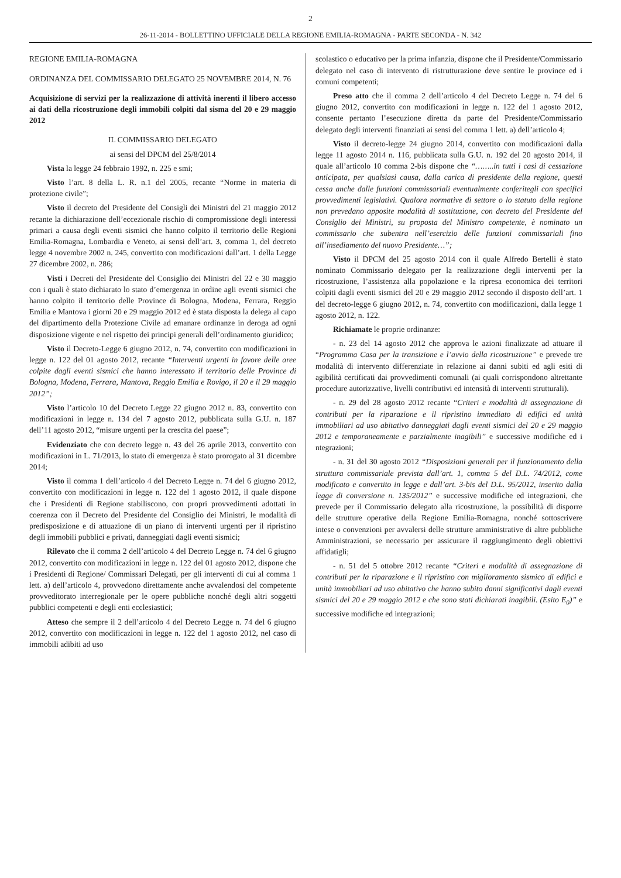2
26-11-2014 - BOLLETTINO UFFICIALE DELLA REGIONE EMILIA-ROMAGNA - PARTE SECONDA - N. 342
REGIONE EMILIA-ROMAGNA
ORDINANZA DEL COMMISSARIO DELEGATO 25 NOVEMBRE 2014, N. 76
Acquisizione di servizi per la realizzazione di attività inerenti il libero accesso ai dati della ricostruzione degli immobili colpiti dal sisma del 20 e 29 maggio 2012
IL COMMISSARIO DELEGATO
ai sensi del DPCM del 25/8/2014
Vista la legge 24 febbraio 1992, n. 225 e smi;
Visto l’art. 8 della L. R. n.1 del 2005, recante “Norme in materia di protezione civile”;
Visto il decreto del Presidente del Consigli dei Ministri del 21 maggio 2012 recante la dichiarazione dell’eccezionale rischio di compromissione degli interessi primari a causa degli eventi sismici che hanno colpito il territorio delle Regioni Emilia-Romagna, Lombardia e Veneto, ai sensi dell’art. 3, comma 1, del decreto legge 4 novembre 2002 n. 245, convertito con modificazioni dall’art. 1 della Legge 27 dicembre 2002, n. 286;
Visti i Decreti del Presidente del Consiglio dei Ministri del 22 e 30 maggio con i quali è stato dichiarato lo stato d’emergenza in ordine agli eventi sismici che hanno colpito il territorio delle Province di Bologna, Modena, Ferrara, Reggio Emilia e Mantova i giorni 20 e 29 maggio 2012 ed è stata disposta la delega al capo del dipartimento della Protezione Civile ad emanare ordinanze in deroga ad ogni disposizione vigente e nel rispetto dei principi generali dell’ordinamento giuridico;
Visto il Decreto-Legge 6 giugno 2012, n. 74, convertito con modificazioni in legge n. 122 del 01 agosto 2012, recante “Interventi urgenti in favore delle aree colpite dagli eventi sismici che hanno interessato il territorio delle Province di Bologna, Modena, Ferrara, Mantova, Reggio Emilia e Rovigo, il 20 e il 29 maggio 2012”;
Visto l’articolo 10 del Decreto Legge 22 giugno 2012 n. 83, convertito con modificazioni in legge n. 134 del 7 agosto 2012, pubblicata sulla G.U. n. 187 dell’11 agosto 2012, “misure urgenti per la crescita del paese”;
Evidenziato che con decreto legge n. 43 del 26 aprile 2013, convertito con modificazioni in L. 71/2013, lo stato di emergenza è stato prorogato al 31 dicembre 2014;
Visto il comma 1 dell’articolo 4 del Decreto Legge n. 74 del 6 giugno 2012, convertito con modificazioni in legge n. 122 del 1 agosto 2012, il quale dispone che i Presidenti di Regione stabiliscono, con propri provvedimenti adottati in coerenza con il Decreto del Presidente del Consiglio dei Ministri, le modalità di predisposizione e di attuazione di un piano di interventi urgenti per il ripristino degli immobili pubblici e privati, danneggiati dagli eventi sismici;
Rilevato che il comma 2 dell’articolo 4 del Decreto Legge n. 74 del 6 giugno 2012, convertito con modificazioni in legge n. 122 del 01 agosto 2012, dispone che i Presidenti di Regione/ Commissari Delegati, per gli interventi di cui al comma 1 lett. a) dell’articolo 4, provvedono direttamente anche avvalendosi del competente provveditorato interregionale per le opere pubbliche nonché degli altri soggetti pubblici competenti e degli enti ecclesiastici;
Atteso che sempre il 2 dell’articolo 4 del Decreto Legge n. 74 del 6 giugno 2012, convertito con modificazioni in legge n. 122 del 1 agosto 2012, nel caso di immobili adibiti ad uso
scolastico o educativo per la prima infanzia, dispone che il Presidente/Commissario delegato nel caso di intervento di ristrutturazione deve sentire le province ed i comuni competenti;
Preso atto che il comma 2 dell’articolo 4 del Decreto Legge n. 74 del 6 giugno 2012, convertito con modificazioni in legge n. 122 del 1 agosto 2012, consente pertanto l’esecuzione diretta da parte del Presidente/Commissario delegato degli interventi finanziati ai sensi del comma 1 lett. a) dell’articolo 4;
Visto il decreto-legge 24 giugno 2014, convertito con modificazioni dalla legge 11 agosto 2014 n. 116, pubblicata sulla G.U. n. 192 del 20 agosto 2014, il quale all’articolo 10 comma 2-bis dispone che “……..in tutti i casi di cessazione anticipata, per qualsiasi causa, dalla carica di presidente della regione, questi cessa anche dalle funzioni commissariali eventualmente conferitegli con specifici provvedimenti legislativi. Qualora normative di settore o lo statuto della regione non prevedano apposite modalità di sostituzione, con decreto del Presidente del Consiglio dei Ministri, su proposta del Ministro competente, è nominato un commissario che subentra nell’esercizio delle funzioni commissariali fino all’insediamento del nuovo Presidente…”;
Visto il DPCM del 25 agosto 2014 con il quale Alfredo Bertelli è stato nominato Commissario delegato per la realizzazione degli interventi per la ricostruzione, l’assistenza alla popolazione e la ripresa economica dei territori colpiti dagli eventi sismici del 20 e 29 maggio 2012 secondo il disposto dell’art. 1 del decreto-legge 6 giugno 2012, n. 74, convertito con modificazioni, dalla legge 1 agosto 2012, n. 122.
Richiamate le proprie ordinanze:
- n. 23 del 14 agosto 2012 che approva le azioni finalizzate ad attuare il “Programma Casa per la transizione e l’avvio della ricostruzione” e prevede tre modalità di intervento differenziate in relazione ai danni subiti ed agli esiti di agibilità certificati dai provvedimenti comunali (ai quali corrispondono altrettante procedure autorizzative, livelli contributivi ed intensità di interventi strutturali).
- n. 29 del 28 agosto 2012 recante “Criteri e modalità di assegnazione di contributi per la riparazione e il ripristino immediato di edifici ed unità immobiliari ad uso abitativo danneggiati dagli eventi sismici del 20 e 29 maggio 2012 e temporaneamente e parzialmente inagibili” e successive modifiche ed i ntegrazioni;
- n. 31 del 30 agosto 2012 “Disposizioni generali per il funzionamento della struttura commissariale prevista dall’art. 1, comma 5 del D.L. 74/2012, come modificato e convertito in legge e dall’art. 3-bis del D.L. 95/2012, inserito dalla legge di conversione n. 135/2012” e successive modifiche ed integrazioni, che prevede per il Commissario delegato alla ricostruzione, la possibilità di disporre delle strutture operative della Regione Emilia-Romagna, nonché sottoscrivere intese o convenzioni per avvalersi delle strutture amministrative di altre pubbliche Amministrazioni, se necessario per assicurare il raggiungimento degli obiettivi affidatigli;
- n. 51 del 5 ottobre 2012 recante “Criteri e modalità di assegnazione di contributi per la riparazione e il ripristino con miglioramento sismico di edifici e unità immobiliari ad uso abitativo che hanno subito danni significativi dagli eventi sismici del 20 e 29 maggio 2012 e che sono stati dichiarati inagibili. (Esito E<sub>0</sub>)” e successive modifiche ed integrazioni;